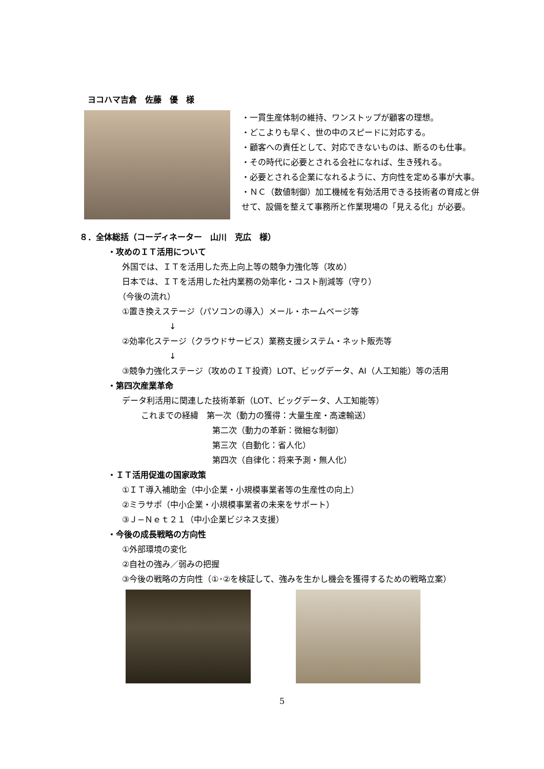ヨコハマ吉倉　佐藤　優　様
・一貫生産体制の維持、ワンストップが顧客の理想。
・どこよりも早く、世の中のスピードに対応する。
・顧客への責任として、対応できないものは、断るのも仕事。
・その時代に必要とされる会社になれば、生き残れる。
・必要とされる企業になれるように、方向性を定める事が大事。
・ＮＣ（数値制御）加工機械を有効活用できる技術者の育成と併せて、設備を整えて事務所と作業現場の「見える化」が必要。
８．全体総括（コーディネーター　山川　克広　様）
・攻めのＩＴ活用について
外国では、ＩＴを活用した売上向上等の競争力強化等（攻め）
日本では、ＩＴを活用した社内業務の効率化・コスト削減等（守り）
（今後の流れ）
①置き換えステージ（パソコンの導入）メール・ホームページ等
↓
②効率化ステージ（クラウドサービス）業務支援システム・ネット販売等
↓
③競争力強化ステージ（攻めのＩＴ投資）LOT、ビッグデータ、AI（人工知能）等の活用
・第四次産業革命
データ利活用に関連した技術革新（LOT、ビッグデータ、人工知能等）
これまでの経緯　第一次（動力の獲得：大量生産・高速輸送）
第二次（動力の革新：微細な制御）
第三次（自動化：省人化）
第四次（自律化：将来予測・無人化）
・ＩＴ活用促進の国家政策
①ＩＴ導入補助金（中小企業・小規模事業者等の生産性の向上）
②ミラサポ（中小企業・小規模事業者の未来をサポート）
③Ｊ−Ｎｅｔ２１（中小企業ビジネス支援）
・今後の成長戦略の方向性
①外部環境の変化
②自社の強み／弱みの把握
③今後の戦略の方向性（①･②を検証して、強みを生かし機会を獲得するための戦略立案）
5